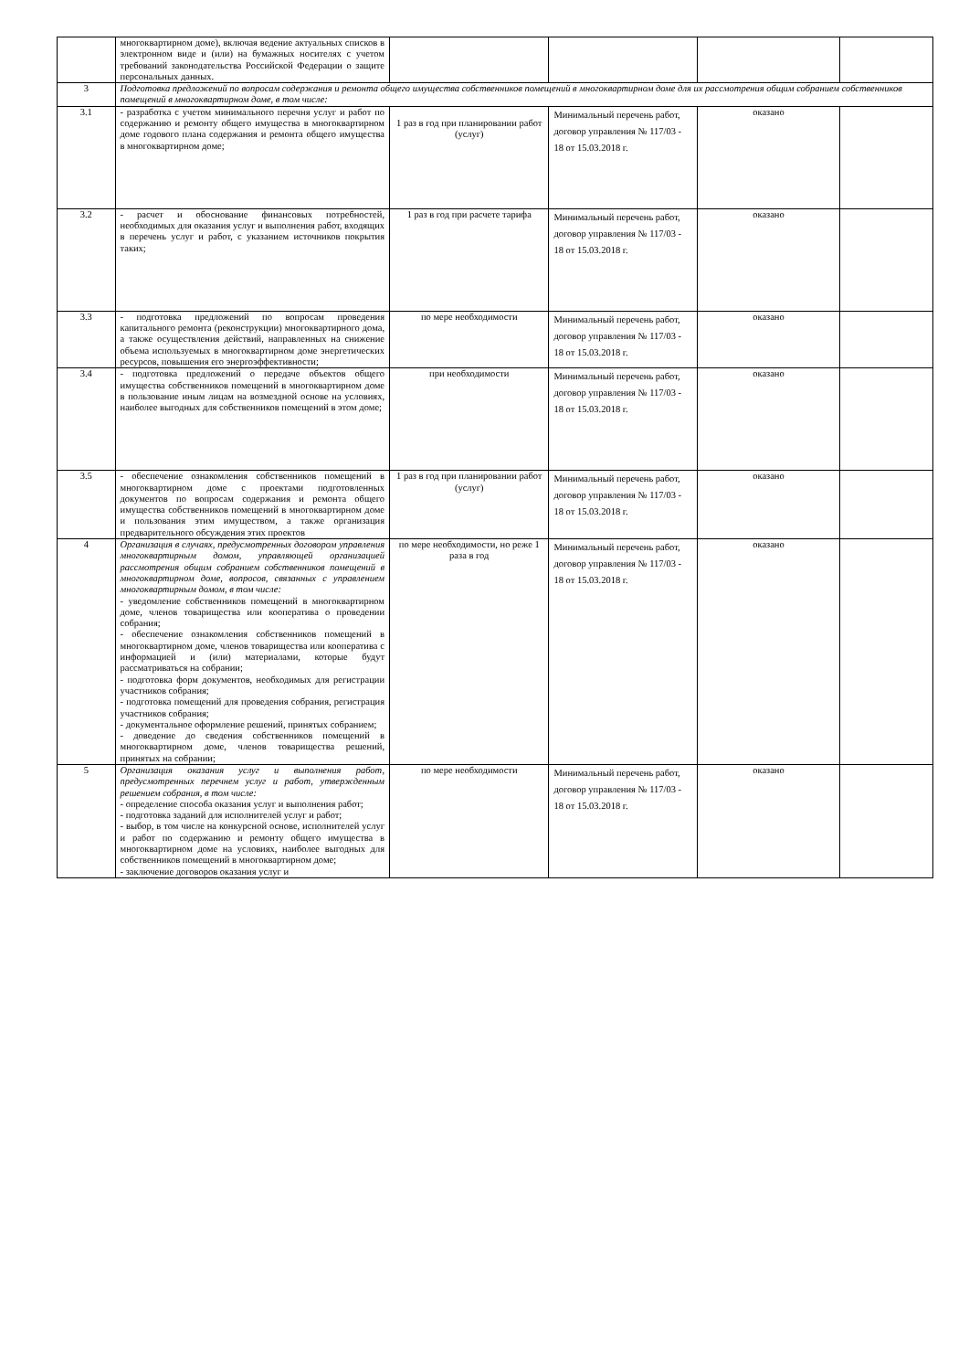| | многоквартирном доме), включая ведение актуальных списков в электронном виде и (или) на бумажных носителях с учетом требований законодательства Российской Федерации о защите персональных данных. | | | | |
| 3 | Подготовка предложений по вопросам содержания и ремонта общего имущества собственников помещений в многоквартирном доме для их рассмотрения общим собранием собственников помещений в многоквартирном доме, в том числе: | | | | |
| 3.1 | - разработка с учетом минимального перечня услуг и работ по содержанию и ремонту общего имущества в многоквартирном доме годового плана содержания и ремонта общего имущества в многоквартирном доме; | 1 раз в год при планировании работ (услуг) | Минимальный перечень работ, договор управления № 117/03 - 18 от 15.03.2018 г. | оказано | |
| 3.2 | - расчет и обоснование финансовых потребностей, необходимых для оказания услуг и выполнения работ, входящих в перечень услуг и работ, с указанием источников покрытия таких; | 1 раз в год при расчете тарифа | Минимальный перечень работ, договор управления № 117/03 - 18 от 15.03.2018 г. | оказано | |
| 3.3 | - подготовка предложений по вопросам проведения капитального ремонта (реконструкции) многоквартирного дома, а также осуществления действий, направленных на снижение объема используемых в многоквартирном доме энергетических ресурсов, повышения его энергоэффективности; | по мере необходимости | Минимальный перечень работ, договор управления № 117/03 - 18 от 15.03.2018 г. | оказано | |
| 3.4 | - подготовка предложений о передаче объектов общего имущества собственников помещений в многоквартирном доме в пользование иным лицам на возмездной основе на условиях, наиболее выгодных для собственников помещений в этом доме; | при необходимости | Минимальный перечень работ, договор управления № 117/03 - 18 от 15.03.2018 г. | оказано | |
| 3.5 | - обеспечение ознакомления собственников помещений в многоквартирном доме с проектами подготовленных документов по вопросам содержания и ремонта общего имущества собственников помещений в многоквартирном доме и пользования этим имуществом, а также организация предварительного обсуждения этих проектов | 1 раз в год при планировании работ (услуг) | Минимальный перечень работ, договор управления № 117/03 - 18 от 15.03.2018 г. | оказано | |
| 4 | Организация в случаях, предусмотренных договором управления многоквартирным домом, управляющей организацией рассмотрения общим собранием собственников помещений в многоквартирном доме, вопросов, связанных с управлением многоквартирным домом, в том числе: - уведомление собственников помещений в многоквартирном доме, членов товарищества или кооператива о проведении собрания; - обеспечение ознакомления собственников помещений в многоквартирном доме, членов товарищества или кооператива с информацией и (или) материалами, которые будут рассматриваться на собрании; - подготовка форм документов, необходимых для регистрации участников собрания; - подготовка помещений для проведения собрания, регистрация участников собрания; - документальное оформление решений, принятых собранием; - доведение до сведения собственников помещений в многоквартирном доме, членов товарищества решений, принятых на собрании; | по мере необходимости, но реже 1 раза в год | Минимальный перечень работ, договор управления № 117/03 - 18 от 15.03.2018 г. | оказано | |
| 5 | Организация оказания услуг и выполнения работ, предусмотренных перечнем услуг и работ, утвержденным решением собрания, в том числе: - определение способа оказания услуг и выполнения работ; - подготовка заданий для исполнителей услуг и работ; - выбор, в том числе на конкурсной основе, исполнителей услуг и работ по содержанию и ремонту общего имущества в многоквартирном доме на условиях, наиболее выгодных для собственников помещений в многоквартирном доме; - заключение договоров оказания услуг и | по мере необходимости | Минимальный перечень работ, договор управления № 117/03 - 18 от 15.03.2018 г. | оказано | |